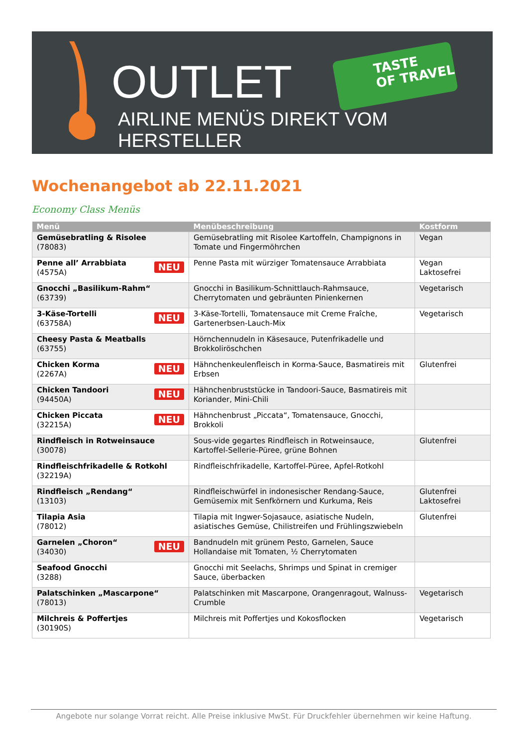OUTLET
TASTE
OF TRAVEL
AIRLINE MENÜS DIREKT VOM HERSTELLER
Wochenangebot ab 22.11.2021
Economy Class Menüs
| Menü | Menübeschreibung | Kostform |
| --- | --- | --- |
| Gemüsebratling & Risolee (78083) | Gemüsebratling mit Risolee Kartoffeln, Champignons in Tomate und Fingermöhrchen | Vegan |
| NEU Penne all’ Arrabbiata (4575A) | Penne Pasta mit würziger Tomatensauce Arrabbiata | Vegan Laktosefrei |
| Gnocchi „Basilikum-Rahm“ (63739) | Gnocchi in Basilikum-Schnittlauch-Rahmsauce, Cherrytomaten und gebräunten Pinienkernen | Vegetarisch |
| NEU 3-Käse-Tortelli (63758A) | 3-Käse-Tortelli, Tomatensauce mit Creme Fraîche, Gartenerbsen-Lauch-Mix | Vegetarisch |
| Cheesy Pasta & Meatballs (63755) | Hörnchennudeln in Käsesauce, Putenfrikadelle und Brokkoliröschchen | |
| NEU Chicken Korma (2267A) | Hähnchenkeulenfleisch in Korma-Sauce, Basmatireis mit Erbsen | Glutenfrei |
| NEU Chicken Tandoori (94450A) | Hähnchenbruststücke in Tandoori-Sauce, Basmatireis mit Koriander, Mini-Chili | |
| NEU Chicken Piccata (32215A) | Hähnchenbrust „Piccata“, Tomatensauce, Gnocchi, Brokkoli | |
| Rindfleisch in Rotweinsauce (30078) | Sous-vide gegartes Rindfleisch in Rotweinsauce, Kartoffel-Sellerie-Püree, grüne Bohnen | Glutenfrei |
| Rindfleischfrikadelle & Rotkohl (32219A) | Rindfleischfrikadelle, Kartoffel-Püree, Apfel-Rotkohl | |
| Rindfleisch „Rendang“ (13103) | Rindfleischwürfel in indonesischer Rendang-Sauce, Gemüsemix mit Senfkörnern und Kurkuma, Reis | Glutenfrei Laktosefrei |
| Tilapia Asia (78012) | Tilapia mit Ingwer-Sojasauce, asiatische Nudeln, asiatisches Gemüse, Chilistreifen und Frühlingszwiebeln | Glutenfrei |
| NEU Garnelen „Choron“ (34030) | Bandnudeln mit grünem Pesto, Garnelen, Sauce Hollandaise mit Tomaten, ½ Cherrytomaten | |
| Seafood Gnocchi (3288) | Gnocchi mit Seelachs, Shrimps und Spinat in cremiger Sauce, überbacken | |
| Palatschinken „Mascarpone“ (78013) | Palatschinken mit Mascarpone, Orangenragout, Walnuss-Crumble | Vegetarisch |
| Milchreis & Poffertjes (30190S) | Milchreis mit Poffertjes und Kokosflocken | Vegetarisch |
Angebote nur solange Vorrat reicht. Alle Preise inklusive MwSt. Für Druckfehler übernehmen wir keine Haftung.